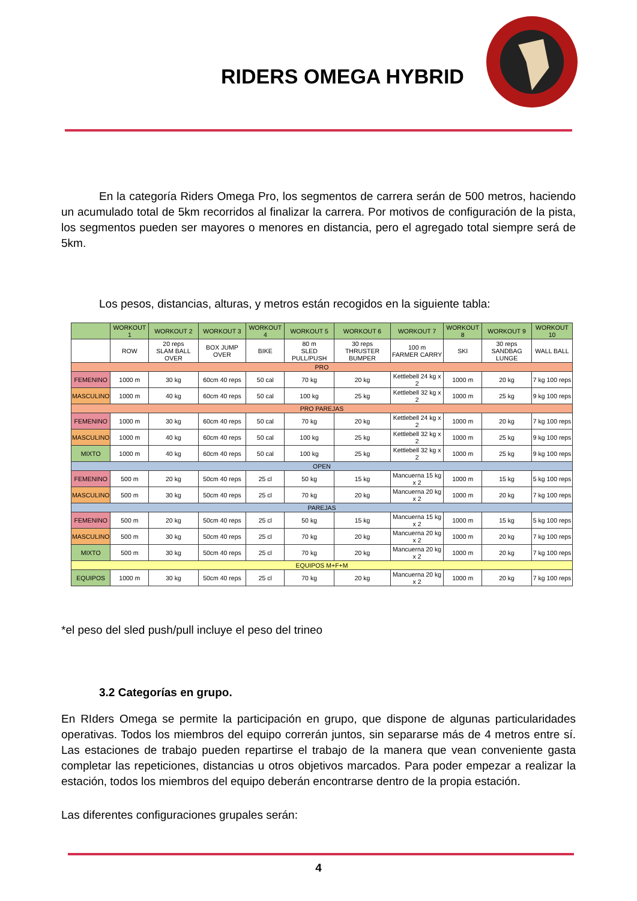RIDERS OMEGA HYBRID
En la categoría Riders Omega Pro, los segmentos de carrera serán de 500 metros, haciendo un acumulado total de 5km recorridos al finalizar la carrera. Por motivos de configuración de la pista, los segmentos pueden ser mayores o menores en distancia, pero el agregado total siempre será de 5km.
Los pesos, distancias, alturas, y metros están recogidos en la siguiente tabla:
| | WORKOUT 1 | WORKOUT 2 | WORKOUT 3 | WORKOUT 4 | WORKOUT 5 | WORKOUT 6 | WORKOUT 7 | WORKOUT 8 | WORKOUT 9 | WORKOUT 10 |
| --- | --- | --- | --- | --- | --- | --- | --- | --- | --- | --- |
| | ROW | 20 reps SLAM BALL OVER | BOX JUMP OVER | BIKE | 80 m SLED PULL/PUSH | 30 reps THRUSTER BUMPER | 100 m FARMER CARRY | SKI | 30 reps SANDBAG LUNGE | WALL BALL |
| PRO | | | | | | | | | | |
| FEMENINO | 1000 m | 30 kg | 60cm 40 reps | 50 cal | 70 kg | 20 kg | Kettlebell 24 kg x 2 | 1000 m | 20 kg | 7 kg 100 reps |
| MASCULINO | 1000 m | 40 kg | 60cm 40 reps | 50 cal | 100 kg | 25 kg | Kettlebell 32 kg x 2 | 1000 m | 25 kg | 9 kg 100 reps |
| PRO PAREJAS | | | | | | | | | | |
| FEMENINO | 1000 m | 30 kg | 60cm 40 reps | 50 cal | 70 kg | 20 kg | Kettlebell 24 kg x 2 | 1000 m | 20 kg | 7 kg 100 reps |
| MASCULINO | 1000 m | 40 kg | 60cm 40 reps | 50 cal | 100 kg | 25 kg | Kettlebell 32 kg x 2 | 1000 m | 25 kg | 9 kg 100 reps |
| MIXTO | 1000 m | 40 kg | 60cm 40 reps | 50 cal | 100 kg | 25 kg | Kettlebell 32 kg x 2 | 1000 m | 25 kg | 9 kg 100 reps |
| OPEN | | | | | | | | | | |
| FEMENINO | 500 m | 20 kg | 50cm 40 reps | 25 cl | 50 kg | 15 kg | Mancuerna 15 kg x 2 | 1000 m | 15 kg | 5 kg 100 reps |
| MASCULINO | 500 m | 30 kg | 50cm 40 reps | 25 cl | 70 kg | 20 kg | Mancuerna 20 kg x 2 | 1000 m | 20 kg | 7 kg 100 reps |
| PAREJAS | | | | | | | | | | |
| FEMENINO | 500 m | 20 kg | 50cm 40 reps | 25 cl | 50 kg | 15 kg | Mancuerna 15 kg x 2 | 1000 m | 15 kg | 5 kg 100 reps |
| MASCULINO | 500 m | 30 kg | 50cm 40 reps | 25 cl | 70 kg | 20 kg | Mancuerna 20 kg x 2 | 1000 m | 20 kg | 7 kg 100 reps |
| MIXTO | 500 m | 30 kg | 50cm 40 reps | 25 cl | 70 kg | 20 kg | Mancuerna 20 kg x 2 | 1000 m | 20 kg | 7 kg 100 reps |
| EQUIPOS M+F+M | | | | | | | | | | |
| EQUIPOS | 1000 m | 30 kg | 50cm 40 reps | 25 cl | 70 kg | 20 kg | Mancuerna 20 kg x 2 | 1000 m | 20 kg | 7 kg 100 reps |
*el peso del sled push/pull incluye el peso del trineo
3.2 Categorías en grupo.
En RIders Omega se permite la participación en grupo, que dispone de algunas particularidades operativas. Todos los miembros del equipo correrán juntos, sin separarse más de 4 metros entre sí. Las estaciones de trabajo pueden repartirse el trabajo de la manera que vean conveniente gasta completar las repeticiones, distancias u otros objetivos marcados. Para poder empezar a realizar la estación, todos los miembros del equipo deberán encontrarse dentro de la propia estación.
Las diferentes configuraciones grupales serán:
4